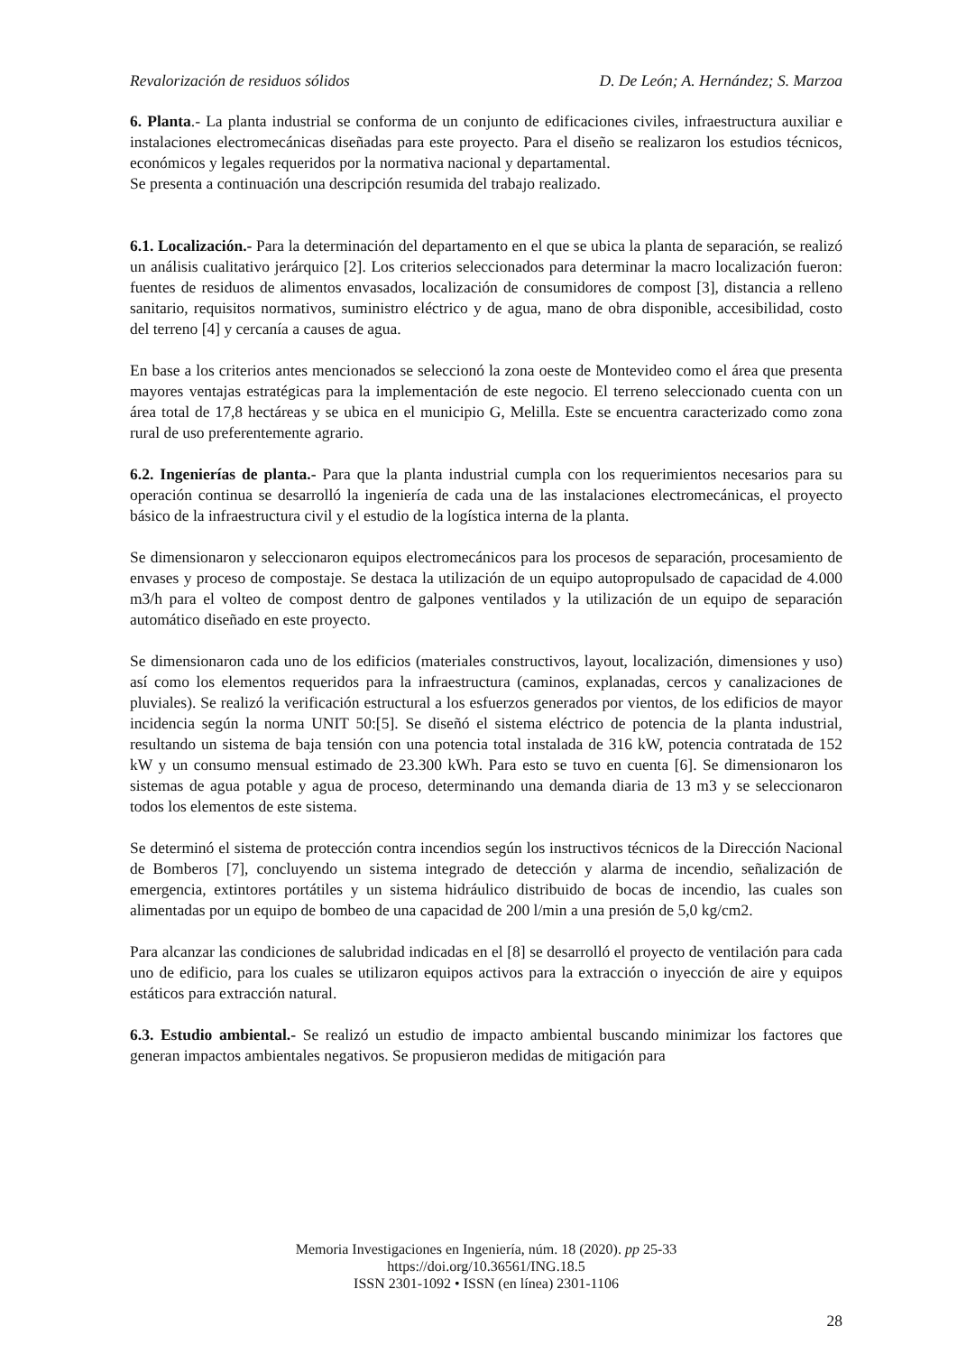Revalorización de residuos sólidos D. De León; A. Hernández; S. Marzoa
6. Planta.- La planta industrial se conforma de un conjunto de edificaciones civiles, infraestructura auxiliar e instalaciones electromecánicas diseñadas para este proyecto. Para el diseño se realizaron los estudios técnicos, económicos y legales requeridos por la normativa nacional y departamental.
Se presenta a continuación una descripción resumida del trabajo realizado.
6.1. Localización.- Para la determinación del departamento en el que se ubica la planta de separación, se realizó un análisis cualitativo jerárquico [2]. Los criterios seleccionados para determinar la macro localización fueron: fuentes de residuos de alimentos envasados, localización de consumidores de compost [3], distancia a relleno sanitario, requisitos normativos, suministro eléctrico y de agua, mano de obra disponible, accesibilidad, costo del terreno [4] y cercanía a causes de agua.
En base a los criterios antes mencionados se seleccionó la zona oeste de Montevideo como el área que presenta mayores ventajas estratégicas para la implementación de este negocio. El terreno seleccionado cuenta con un área total de 17,8 hectáreas y se ubica en el municipio G, Melilla. Este se encuentra caracterizado como zona rural de uso preferentemente agrario.
6.2. Ingenierías de planta.- Para que la planta industrial cumpla con los requerimientos necesarios para su operación continua se desarrolló la ingeniería de cada una de las instalaciones electromecánicas, el proyecto básico de la infraestructura civil y el estudio de la logística interna de la planta.
Se dimensionaron y seleccionaron equipos electromecánicos para los procesos de separación, procesamiento de envases y proceso de compostaje. Se destaca la utilización de un equipo autopropulsado de capacidad de 4.000 m3/h para el volteo de compost dentro de galpones ventilados y la utilización de un equipo de separación automático diseñado en este proyecto.
Se dimensionaron cada uno de los edificios (materiales constructivos, layout, localización, dimensiones y uso) así como los elementos requeridos para la infraestructura (caminos, explanadas, cercos y canalizaciones de pluviales). Se realizó la verificación estructural a los esfuerzos generados por vientos, de los edificios de mayor incidencia según la norma UNIT 50:[5]. Se diseñó el sistema eléctrico de potencia de la planta industrial, resultando un sistema de baja tensión con una potencia total instalada de 316 kW, potencia contratada de 152 kW y un consumo mensual estimado de 23.300 kWh. Para esto se tuvo en cuenta [6]. Se dimensionaron los sistemas de agua potable y agua de proceso, determinando una demanda diaria de 13 m3 y se seleccionaron todos los elementos de este sistema.
Se determinó el sistema de protección contra incendios según los instructivos técnicos de la Dirección Nacional de Bomberos [7], concluyendo un sistema integrado de detección y alarma de incendio, señalización de emergencia, extintores portátiles y un sistema hidráulico distribuido de bocas de incendio, las cuales son alimentadas por un equipo de bombeo de una capacidad de 200 l/min a una presión de 5,0 kg/cm2.
Para alcanzar las condiciones de salubridad indicadas en el [8] se desarrolló el proyecto de ventilación para cada uno de edificio, para los cuales se utilizaron equipos activos para la extracción o inyección de aire y equipos estáticos para extracción natural.
6.3. Estudio ambiental.- Se realizó un estudio de impacto ambiental buscando minimizar los factores que generan impactos ambientales negativos. Se propusieron medidas de mitigación para
Memoria Investigaciones en Ingeniería, núm. 18 (2020). pp 25-33
https://doi.org/10.36561/ING.18.5
ISSN 2301-1092 • ISSN (en línea) 2301-1106
28